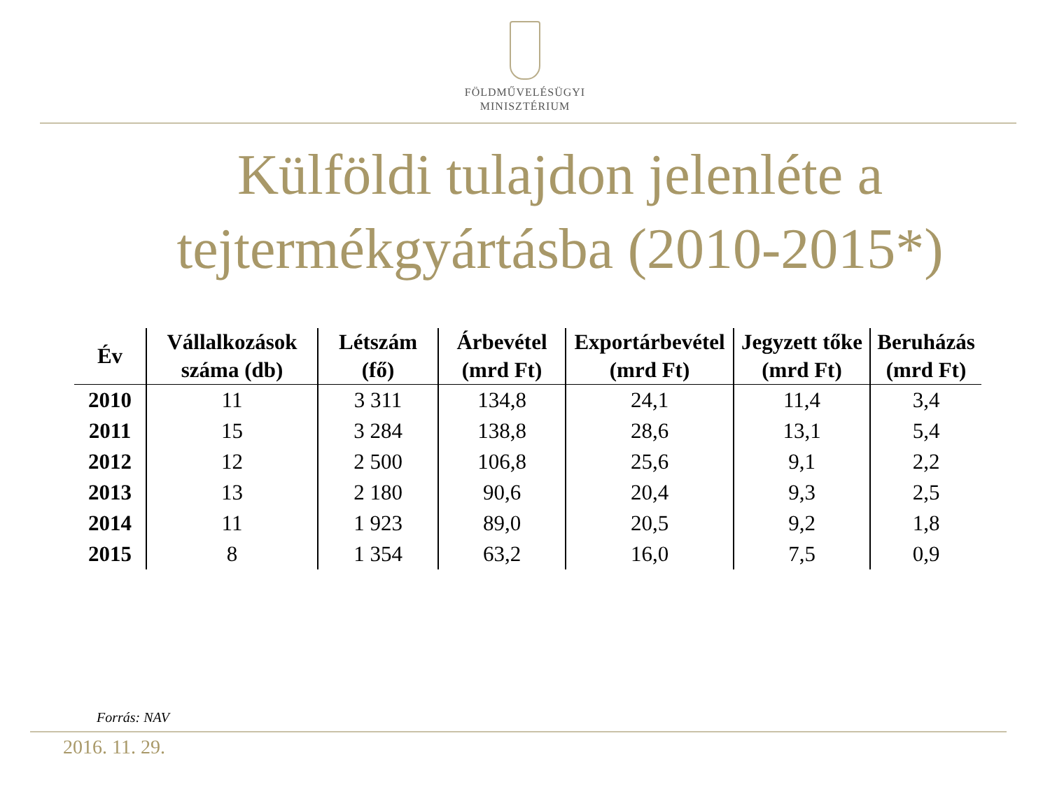FÖLDMŰVELÉSÜGYI
MINISZTÉRIUM
Külföldi tulajdon jelenléte a
tejtermékgyártásba (2010-2015*)
| Év | Vállalkozások száma (db) | Létszám (fő) | Árbevétel (mrd Ft) | Exportárbevétel (mrd Ft) | Jegyzett tőke (mrd Ft) | Beruházás (mrd Ft) |
| --- | --- | --- | --- | --- | --- | --- |
| 2010 | 11 | 3 311 | 134,8 | 24,1 | 11,4 | 3,4 |
| 2011 | 15 | 3 284 | 138,8 | 28,6 | 13,1 | 5,4 |
| 2012 | 12 | 2 500 | 106,8 | 25,6 | 9,1 | 2,2 |
| 2013 | 13 | 2 180 | 90,6 | 20,4 | 9,3 | 2,5 |
| 2014 | 11 | 1 923 | 89,0 | 20,5 | 9,2 | 1,8 |
| 2015 | 8 | 1 354 | 63,2 | 16,0 | 7,5 | 0,9 |
Forrás: NAV
2016. 11. 29.